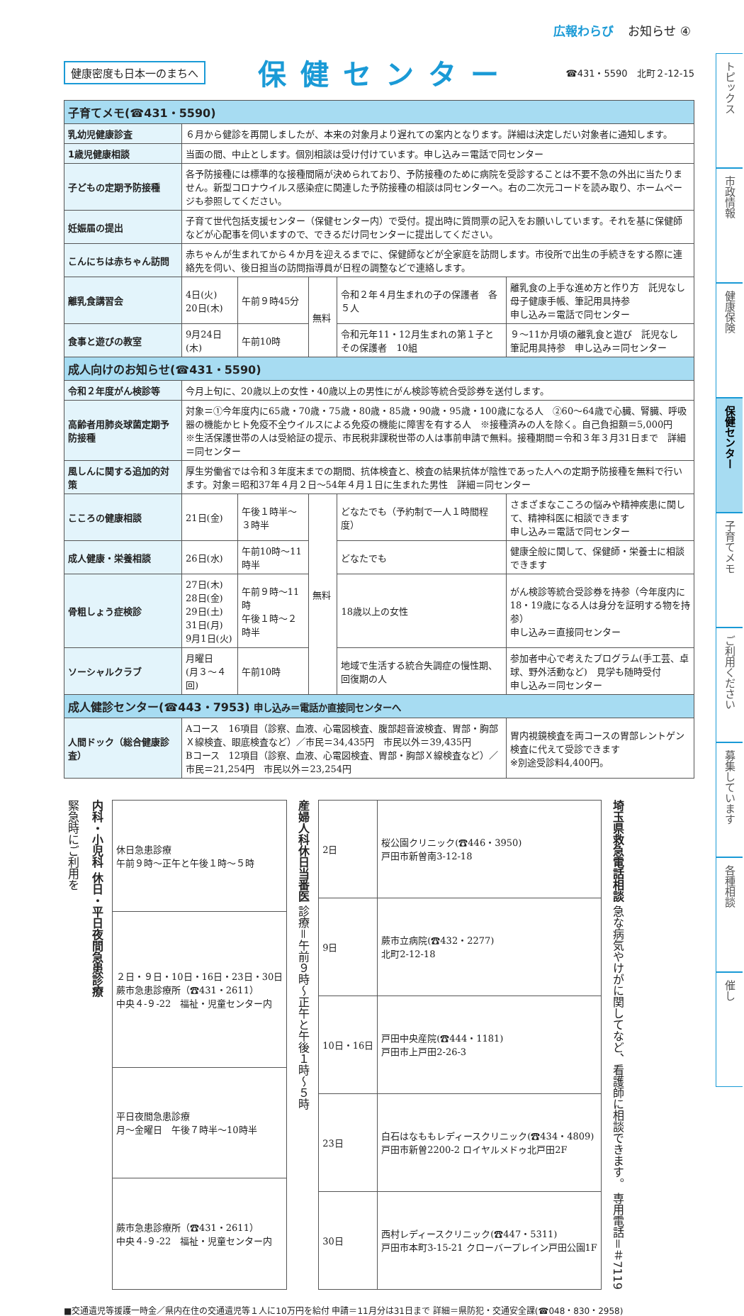広報わらび お知らせ ④
健康密度も日本一のまちへ
保健センター
☎431・5590　北町２-12-15
| 子育てメモ(☎431・5590) | | | | | |
| 乳幼児健康診査 | ６月から健診を再開しましたが、本来の対象月より遅れての案内となります。詳細は決定しだい対象者に通知します。 | | | | |
| 1歳児健康相談 | 当面の間、中止とします。個別相談は受け付けています。申し込み＝電話で同センター | | | | |
| 子どもの定期予防接種 | 各予防接種には標準的な接種間隔が決められており、予防接種のために病院を受診することは不要不急の外出に当たりません。新型コロナウイルス感染症に関連した予防接種の相談は同センターへ。右の二次元コードを読み取り、ホームページも参照してください。 | | | | |
| 妊娠届の提出 | 子育て世代包括支援センター（保健センター内）で受付。提出時に質問票の記入をお願いしています。それを基に保健師などが心配事を伺いますので、できるだけ同センターに提出してください。 | | | | |
| こんにちは赤ちゃん訪問 | 赤ちゃんが生まれてから４か月を迎えるまでに、保健師などが全家庭を訪問します。市役所で出生の手続きをする際に連絡先を伺い、後日担当の訪問指導員が日程の調整などで連絡します。 | | | | |
| 離乳食講習会 | 4日(火) 20日(木) | 午前９時45分 | 無料 | 令和２年４月生まれの子の保護者 各５人 | 離乳食の上手な進め方と作り方 託児なし 母子健康手帳、筆記用具持参 申し込み＝電話で同センター |
| 食事と遊びの教室 | 9月24日(木) | 午前10時 | | 令和元年11・12月生まれの第１子とその保護者 10組 | ９～11か月頃の離乳食と遊び 託児なし 筆記用具持参 申し込み＝同センター |
| 成人向けのお知らせ(☎431・5590) | | | | | |
| 令和２年度がん検診等 | 今月上旬に、20歳以上の女性・40歳以上の男性にがん検診等統合受診券を送付します。 | | | | |
| 高齢者用肺炎球菌定期予防接種 | 対象＝①今年度内に65歳・70歳・75歳・80歳・85歳・90歳・95歳・100歳になる人 ②60～64歳で心臓、腎臓、呼吸器の機能かヒト免疫不全ウイルスによる免疫の機能に障害を有する人 ※接種済みの人を除く。自己負担額＝5,000円 ※生活保護世帯の人は受給証の提示、市民税非課税世帯の人は事前申請で無料。接種期間＝令和３年３月31日まで 詳細＝同センター | | | | |
| 風しんに関する追加的対策 | 厚生労働省では令和３年度末までの期間、抗体検査と、検査の結果抗体が陰性であった人への定期予防接種を無料で行います。対象＝昭和37年４月２日～54年４月１日に生まれた男性 詳細＝同センター | | | | |
| こころの健康相談 | 21日(金) | 午後１時半～３時半 | 無料 | どなたでも（予約制で一人１時間程度） | さまざまなこころの悩みや精神疾患に関して、精神科医に相談できます 申し込み＝電話で同センター |
| 成人健康・栄養相談 | 26日(水) | 午前10時～11時半 | | どなたでも | 健康全般に関して、保健師・栄養士に相談できます |
| 骨粗しょう症検診 | 27日(木) 28日(金) 29日(土) 31日(月) 9月1日(火) | 午前９時～11時 午後１時～２時半 | | 18歳以上の女性 | がん検診等統合受診券を持参（今年度内に18・19歳になる人は身分を証明する物を持参） 申し込み＝直接同センター |
| ソーシャルクラブ | 月曜日 (月３～４回) | 午前10時 | | 地域で生活する統合失調症の慢性期、回復期の人 | 参加者中心で考えたプログラム(手工芸、卓球、野外活動など) 見学も随時受付 申し込み＝同センター |
| 成人健診センター(☎443・7953) 申し込み＝電話か直接同センターへ | | | | | |
| 人間ドック（総合健康診査） | Aコース 16項目（診察、血液、心電図検査、腹部超音波検査、胃部・胸部Ｘ線検査、眼底検査など）／市民＝34,435円 市民以外＝39,435円 Bコース 12項目（診察、血液、心電図検査、胃部・胸部Ｘ線検査など）／市民＝21,254円 市民以外＝23,254円 | | | | 胃内視鏡検査を両コースの胃部レントゲン検査に代えて受診できます ※別途受診料4,400円。 |
緊急時にご利用を
内科・小児科 休日・平日夜間急患診療
| 休日急患診療 午前９時～正午と午後１時～５時 |
| ２日・９日・10日・16日・23日・30日 蕨市急患診療所（☎431・2611） 中央４-９-22 福祉・児童センター内 |
| 平日夜間急患診療 月～金曜日 午後７時半～10時半 |
| 蕨市急患診療所（☎431・2611） 中央４-９-22 福祉・児童センター内 |
産婦人科休日当番医 診療＝午前９時～正午と午後１時～５時
| 2日 | 桜公園クリニック(☎446・3950) 戸田市新曽南3-12-18 |
| 9日 | 蕨市立病院(☎432・2277) 北町2-12-18 |
| 10日・16日 | 戸田中央産院(☎444・1181) 戸田市上戸田2-26-3 |
| 23日 | 白石はなももレディースクリニック(☎434・4809) 戸田市新曽2200-2 ロイヤルメドゥ北戸田2F |
| 30日 | 西村レディースクリニック(☎447・5311) 戸田市本町3-15-21 クローバープレイン戸田公園1F |
埼玉県救急電話相談 急な病気やけがに関してなど、看護師に相談できます。 専用電話＝＃7119
■交通遺児等援護一時金／県内在住の交通遺児等１人に10万円を給付 申請＝11月分は31日まで 詳細＝県防犯・交通安全課(☎048・830・2958)
トピックス
市政情報
健康保険
保健センター
子育てメモ
ご利用ください
募集しています
各種相談
催し